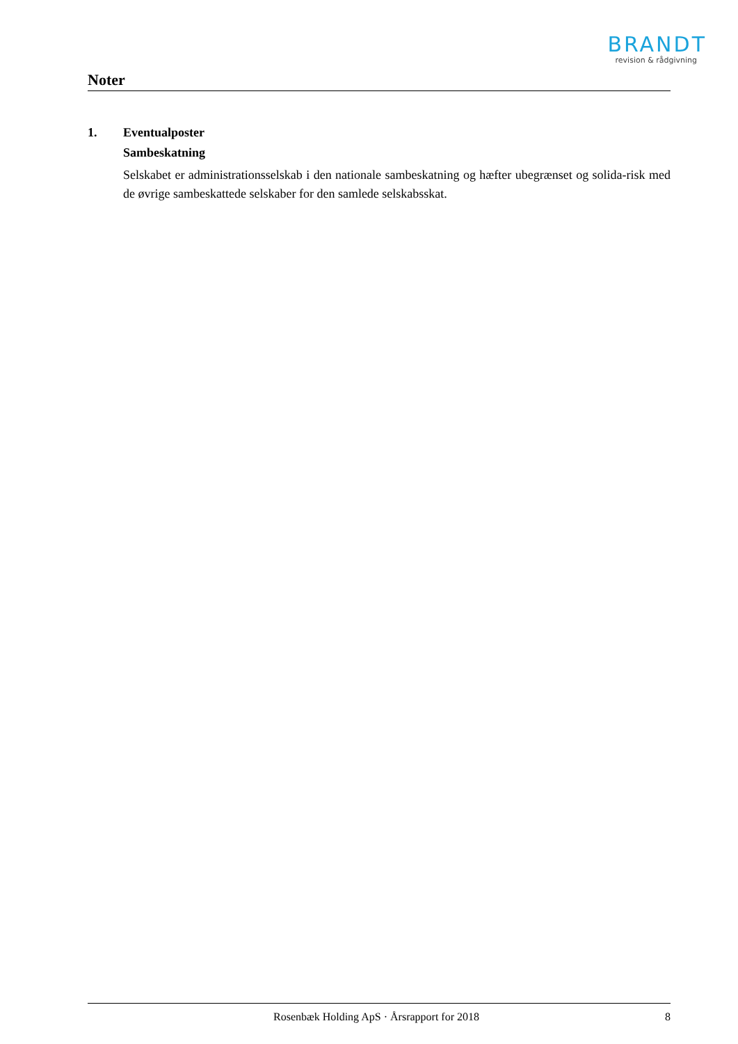BRANDT
revision & rådgivning
Noter
1. Eventualposter
Sambeskatning
Selskabet er administrationsselskab i den nationale sambeskatning og hæfter ubegrænset og solida-risk med de øvrige sambeskattede selskaber for den samlede selskabsskat.
Rosenbæk Holding ApS · Årsrapport for 2018
8